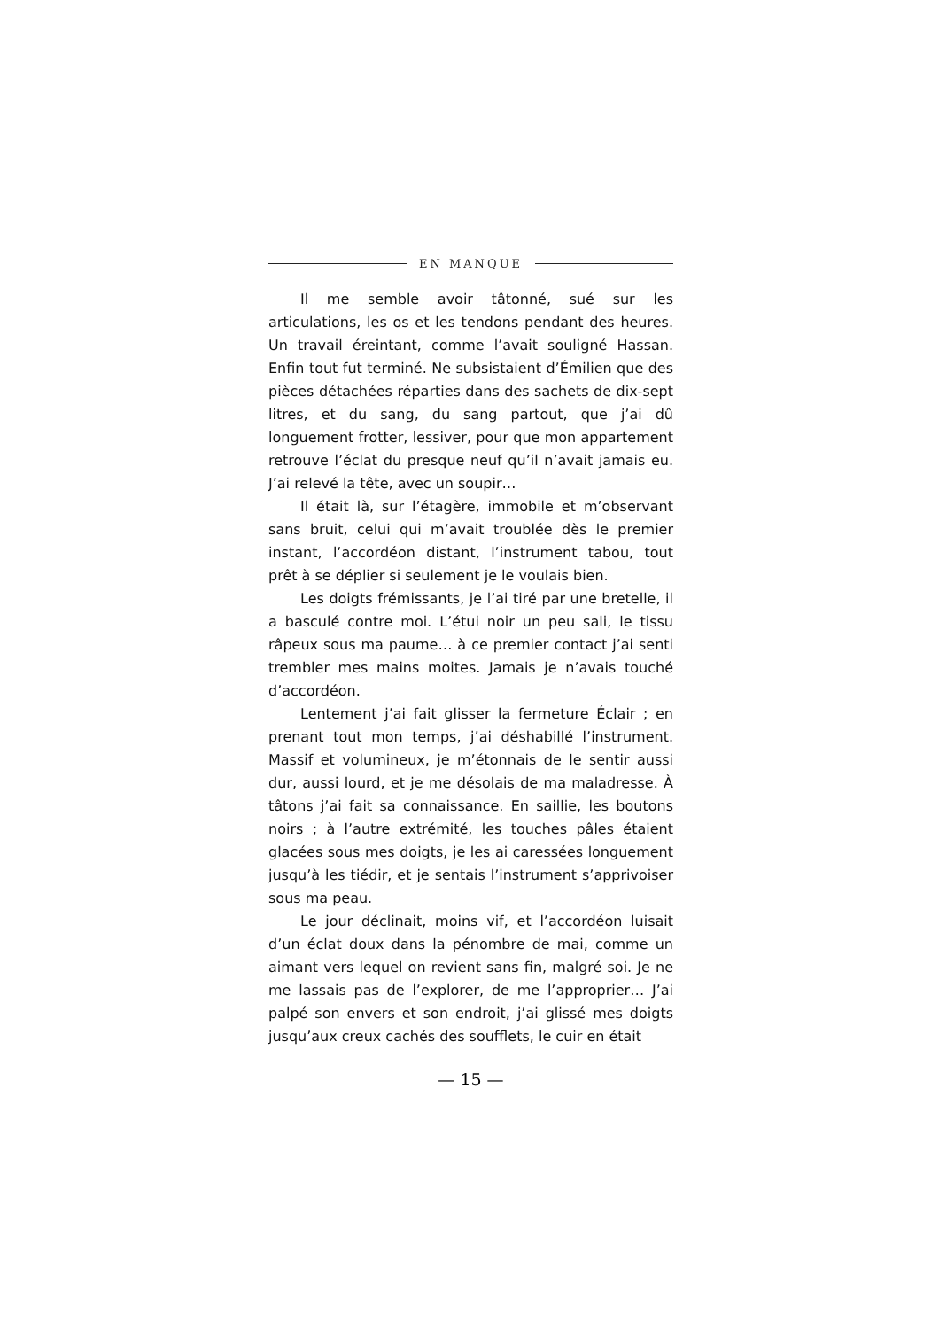EN MANQUE
Il me semble avoir tâtonné, sué sur les articulations, les os et les tendons pendant des heures. Un travail éreintant, comme l’avait souligné Hassan. Enfin tout fut terminé. Ne subsistaient d’Émilien que des pièces détachées réparties dans des sachets de dix-sept litres, et du sang, du sang partout, que j’ai dû longuement frotter, lessiver, pour que mon appartement retrouve l’éclat du presque neuf qu’il n’avait jamais eu. J’ai relevé la tête, avec un soupir…
Il était là, sur l’étagère, immobile et m’observant sans bruit, celui qui m’avait troublée dès le premier instant, l’accordéon distant, l’instrument tabou, tout prêt à se déplier si seulement je le voulais bien.
Les doigts frémissants, je l’ai tiré par une bretelle, il a basculé contre moi. L’étui noir un peu sali, le tissu râpeux sous ma paume… à ce premier contact j’ai senti trembler mes mains moites. Jamais je n’avais touché d’accordéon.
Lentement j’ai fait glisser la fermeture Éclair ; en prenant tout mon temps, j’ai déshabillé l’instrument. Massif et volumineux, je m’étonnais de le sentir aussi dur, aussi lourd, et je me désolais de ma maladresse. À tâtons j’ai fait sa connaissance. En saillie, les boutons noirs ; à l’autre extrémité, les touches pâles étaient glacées sous mes doigts, je les ai caressées longuement jusqu’à les tiédir, et je sentais l’instrument s’apprivoiser sous ma peau.
Le jour déclinait, moins vif, et l’accordéon luisait d’un éclat doux dans la pénombre de mai, comme un aimant vers lequel on revient sans fin, malgré soi. Je ne me lassais pas de l’explorer, de me l’approprier… J’ai palpé son envers et son endroit, j’ai glissé mes doigts jusqu’aux creux cachés des soufflets, le cuir en était
— 15 —